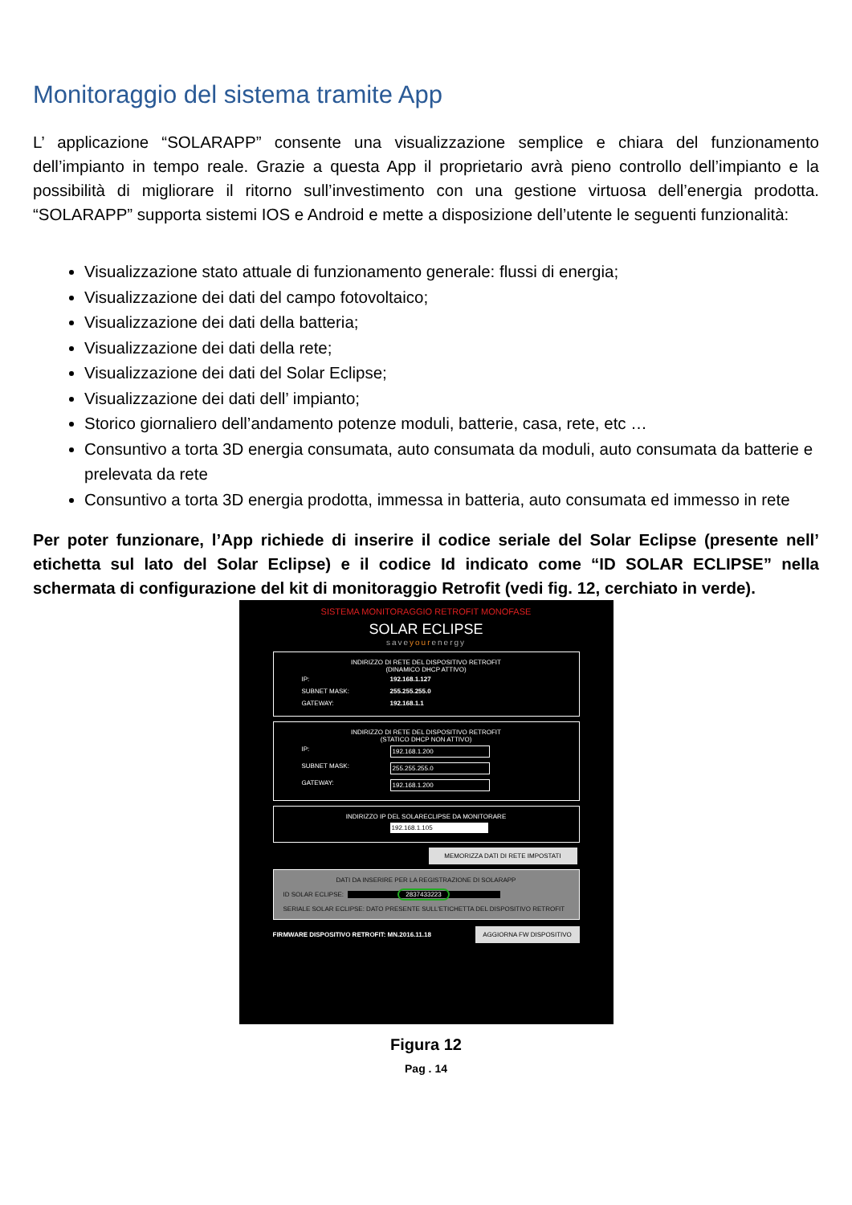Monitoraggio del sistema tramite App
L’ applicazione “SOLARAPP” consente una visualizzazione semplice e chiara del funzionamento dell’impianto in tempo reale. Grazie a questa App il proprietario avrà pieno controllo dell’impianto e la possibilità di migliorare il ritorno sull’investimento con una gestione virtuosa dell’energia prodotta. “SOLARAPP” supporta sistemi IOS e Android e mette a disposizione dell’utente le seguenti funzionalità:
Visualizzazione stato attuale di funzionamento generale: flussi di energia;
Visualizzazione dei dati del campo fotovoltaico;
Visualizzazione dei dati della batteria;
Visualizzazione dei dati della rete;
Visualizzazione dei dati del Solar Eclipse;
Visualizzazione dei dati dell’ impianto;
Storico giornaliero dell’andamento potenze moduli, batterie, casa, rete, etc …
Consuntivo a torta 3D energia consumata, auto consumata da moduli, auto consumata da batterie e prelevata da rete
Consuntivo a torta 3D energia prodotta, immessa in batteria, auto consumata ed immesso in rete
Per poter funzionare, l’App richiede di inserire il codice seriale del Solar Eclipse (presente nell’ etichetta sul lato del Solar Eclipse) e il codice Id indicato come “ID SOLAR ECLIPSE” nella schermata di configurazione del kit di monitoraggio Retrofit (vedi fig. 12, cerchiato in verde).
SISTEMA MONITORAGGIO RETROFIT MONOFASE
SOLAR ECLIPSE
saveyourenergy
INDIRIZZO DI RETE DEL DISPOSITIVO RETROFIT
(DINAMICO DHCP ATTIVO)
IP: 192.168.1.127
SUBNET MASK: 255.255.255.0
GATEWAY: 192.168.1.1
INDIRIZZO DI RETE DEL DISPOSITIVO RETROFIT
(STATICO DHCP NON ATTIVO)
IP: 192.168.1.200
SUBNET MASK: 255.255.255.0
GATEWAY: 192.168.1.200
INDIRIZZO IP DEL SOLARECLIPSE DA MONITORARE
192.168.1.105
MEMORIZZA DATI DI RETE IMPOSTATI
DATI DA INSERIRE PER LA REGISTRAZIONE DI SOLARAPP
ID SOLAR ECLIPSE: 2837433223
SERIALE SOLAR ECLIPSE: DATO PRESENTE SULL'ETICHETTA DEL DISPOSITIVO RETROFIT
FIRMWARE DISPOSITIVO RETROFIT: MN.2016.11.18 AGGIORNA FW DISPOSITIVO
Figura 12
Pag . 14